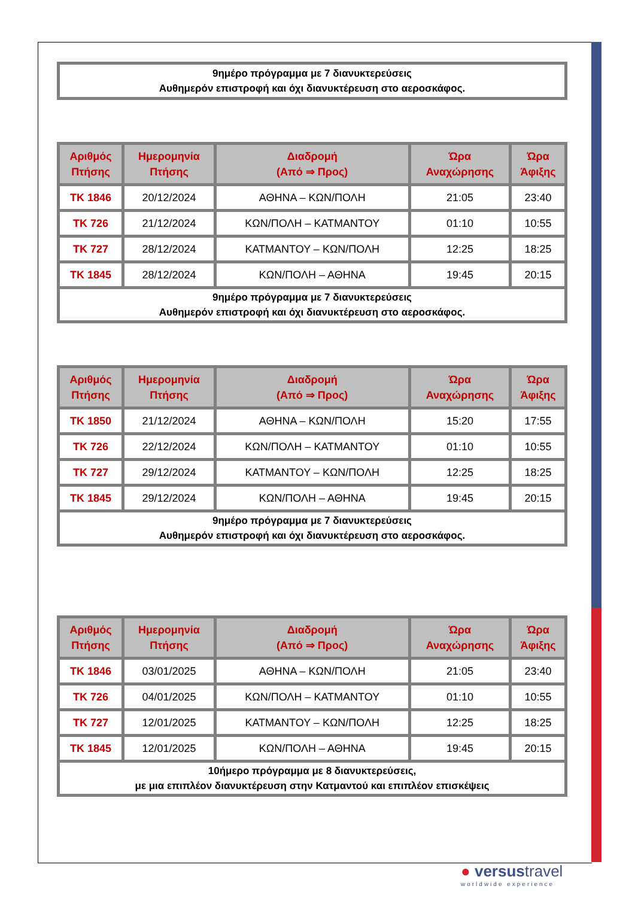9ημέρο πρόγραμμα με 7 διανυκτερεύσεις
Αυθημερόν επιστροφή και όχι διανυκτέρευση στο αεροσκάφος.
| Αριθμός Πτήσης | Ημερομηνία Πτήσης | Διαδρομή (Από ⇒ Προς) | Ώρα Αναχώρησης | Ώρα Άφιξης |
| --- | --- | --- | --- | --- |
| TK 1846 | 20/12/2024 | ΑΘΗΝΑ – ΚΩΝ/ΠΟΛΗ | 21:05 | 23:40 |
| TK 726 | 21/12/2024 | ΚΩΝ/ΠΟΛΗ – ΚΑΤΜΑΝΤΟΥ | 01:10 | 10:55 |
| TK 727 | 28/12/2024 | ΚΑΤΜΑΝΤΟΥ – ΚΩΝ/ΠΟΛΗ | 12:25 | 18:25 |
| TK 1845 | 28/12/2024 | ΚΩΝ/ΠΟΛΗ – ΑΘΗΝΑ | 19:45 | 20:15 |
| 9ημέρο πρόγραμμα με 7 διανυκτερεύσεις Αυθημερόν επιστροφή και όχι διανυκτέρευση στο αεροσκάφος. | | | | |
| Αριθμός Πτήσης | Ημερομηνία Πτήσης | Διαδρομή (Από ⇒ Προς) | Ώρα Αναχώρησης | Ώρα Άφιξης |
| --- | --- | --- | --- | --- |
| TK 1850 | 21/12/2024 | ΑΘΗΝΑ – ΚΩΝ/ΠΟΛΗ | 15:20 | 17:55 |
| TK 726 | 22/12/2024 | ΚΩΝ/ΠΟΛΗ – ΚΑΤΜΑΝΤΟΥ | 01:10 | 10:55 |
| TK 727 | 29/12/2024 | ΚΑΤΜΑΝΤΟΥ – ΚΩΝ/ΠΟΛΗ | 12:25 | 18:25 |
| TK 1845 | 29/12/2024 | ΚΩΝ/ΠΟΛΗ – ΑΘΗΝΑ | 19:45 | 20:15 |
| 9ημέρο πρόγραμμα με 7 διανυκτερεύσεις Αυθημερόν επιστροφή και όχι διανυκτέρευση στο αεροσκάφος. | | | | |
| Αριθμός Πτήσης | Ημερομηνία Πτήσης | Διαδρομή (Από ⇒ Προς) | Ώρα Αναχώρησης | Ώρα Άφιξης |
| --- | --- | --- | --- | --- |
| TK 1846 | 03/01/2025 | ΑΘΗΝΑ – ΚΩΝ/ΠΟΛΗ | 21:05 | 23:40 |
| TK 726 | 04/01/2025 | ΚΩΝ/ΠΟΛΗ – ΚΑΤΜΑΝΤΟΥ | 01:10 | 10:55 |
| TK 727 | 12/01/2025 | ΚΑΤΜΑΝΤΟΥ – ΚΩΝ/ΠΟΛΗ | 12:25 | 18:25 |
| TK 1845 | 12/01/2025 | ΚΩΝ/ΠΟΛΗ – ΑΘΗΝΑ | 19:45 | 20:15 |
| 10ήμερο πρόγραμμα με 8 διανυκτερεύσεις, με μια επιπλέον διανυκτέρευση στην Κατμαντού και επιπλέον επισκέψεις | | | | |
● versustravel
worldwide experience